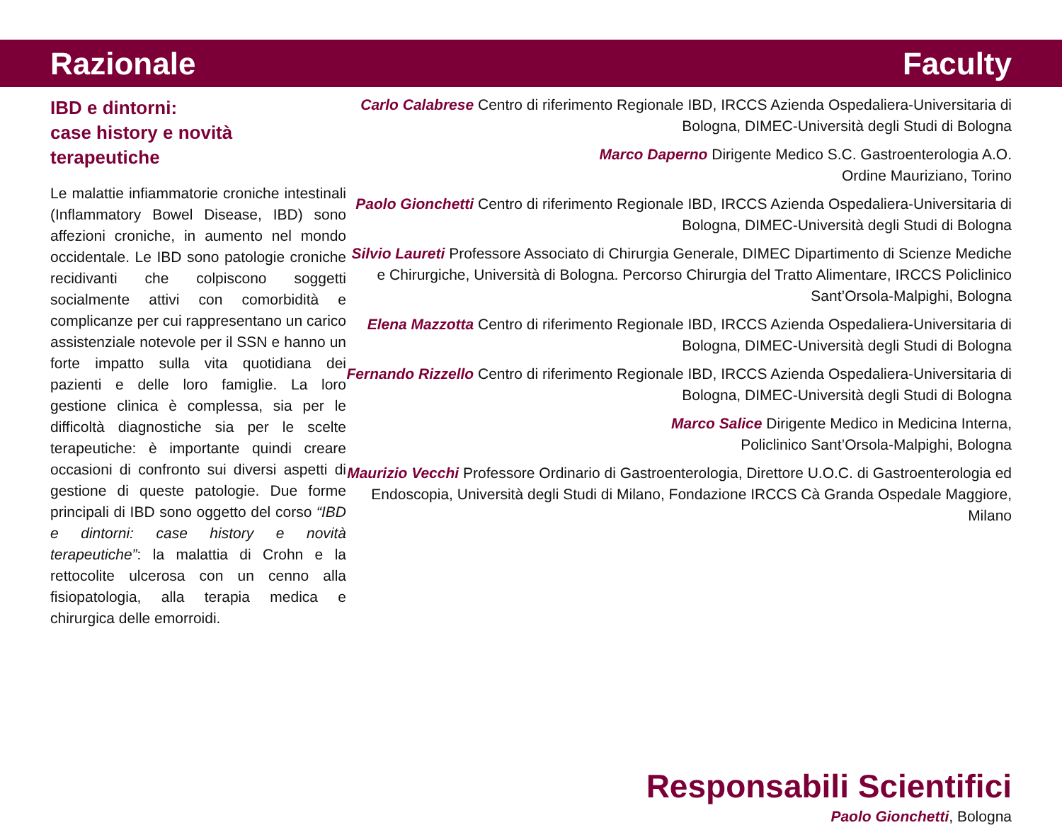Razionale Faculty
IBD e dintorni:
case history e novità terapeutiche
Le malattie infiammatorie croniche intestinali (Inflammatory Bowel Disease, IBD) sono affezioni croniche, in aumento nel mondo occidentale. Le IBD sono patologie croniche recidivanti che colpiscono soggetti socialmente attivi con comorbidità e complicanze per cui rappresentano un carico assistenziale notevole per il SSN e hanno un forte impatto sulla vita quotidiana dei pazienti e delle loro famiglie. La loro gestione clinica è complessa, sia per le difficoltà diagnostiche sia per le scelte terapeutiche: è importante quindi creare occasioni di confronto sui diversi aspetti di gestione di queste patologie. Due forme principali di IBD sono oggetto del corso “IBD e dintorni: case history e novità terapeutiche”: la malattia di Crohn e la rettocolite ulcerosa con un cenno alla fisiopatologia, alla terapia medica e chirurgica delle emorroidi.
Carlo Calabrese Centro di riferimento Regionale IBD, IRCCS Azienda Ospedaliera-Universitaria di Bologna, DIMEC-Università degli Studi di Bologna
Marco Daperno Dirigente Medico S.C. Gastroenterologia A.O.
Ordine Mauriziano, Torino
Paolo Gionchetti Centro di riferimento Regionale IBD, IRCCS Azienda Ospedaliera-Universitaria di Bologna, DIMEC-Università degli Studi di Bologna
Silvio Laureti Professore Associato di Chirurgia Generale, DIMEC Dipartimento di Scienze Mediche e Chirurgiche, Università di Bologna. Percorso Chirurgia del Tratto Alimentare, IRCCS Policlinico Sant’Orsola-Malpighi, Bologna
Elena Mazzotta Centro di riferimento Regionale IBD, IRCCS Azienda Ospedaliera-Universitaria di Bologna, DIMEC-Università degli Studi di Bologna
Fernando Rizzello Centro di riferimento Regionale IBD, IRCCS Azienda Ospedaliera-Universitaria di Bologna, DIMEC-Università degli Studi di Bologna
Marco Salice Dirigente Medico in Medicina Interna,
Policlinico Sant’Orsola-Malpighi, Bologna
Maurizio Vecchi Professore Ordinario di Gastroenterologia, Direttore U.O.C. di Gastroenterologia ed Endoscopia, Università degli Studi di Milano, Fondazione IRCCS Cà Granda Ospedale Maggiore, Milano
Responsabili Scientifici
Paolo Gionchetti, Bologna